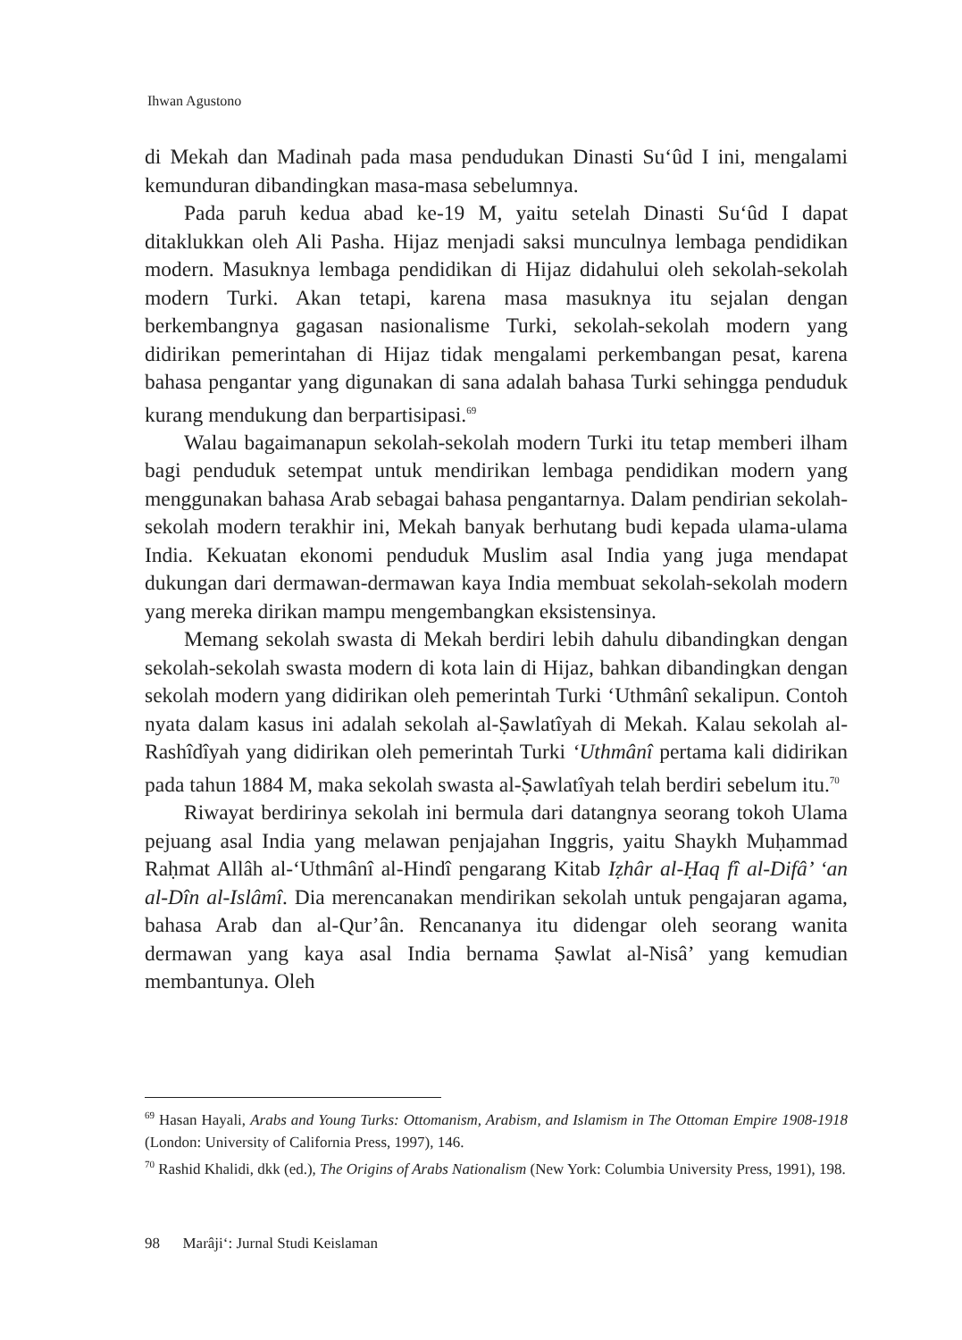Ihwan Agustono
di Mekah dan Madinah pada masa pendudukan Dinasti Su‘ûd I ini, mengalami kemunduran dibandingkan masa-masa sebelumnya.
Pada paruh kedua abad ke-19 M, yaitu setelah Dinasti Su‘ûd I dapat ditaklukkan oleh Ali Pasha. Hijaz menjadi saksi munculnya lembaga pendidikan modern. Masuknya lembaga pendidikan di Hijaz didahului oleh sekolah-sekolah modern Turki. Akan tetapi, karena masa masuknya itu sejalan dengan berkembangnya gagasan nasionalisme Turki, sekolah-sekolah modern yang didirikan pemerintahan di Hijaz tidak mengalami perkembangan pesat, karena bahasa pengantar yang digunakan di sana adalah bahasa Turki sehingga penduduk kurang mendukung dan berpartisipasi.<sup>69</sup>
Walau bagaimanapun sekolah-sekolah modern Turki itu tetap memberi ilham bagi penduduk setempat untuk mendirikan lembaga pendidikan modern yang menggunakan bahasa Arab sebagai bahasa pengantarnya. Dalam pendirian sekolah-sekolah modern terakhir ini, Mekah banyak berhutang budi kepada ulama-ulama India. Kekuatan ekonomi penduduk Muslim asal India yang juga mendapat dukungan dari dermawan-dermawan kaya India membuat sekolah-sekolah modern yang mereka dirikan mampu mengembangkan eksistensinya.
Memang sekolah swasta di Mekah berdiri lebih dahulu dibandingkan dengan sekolah-sekolah swasta modern di kota lain di Hijaz, bahkan dibandingkan dengan sekolah modern yang didirikan oleh pemerintah Turki ‘Uthmânî sekalipun. Contoh nyata dalam kasus ini adalah sekolah al-Ṣawlatîyah di Mekah. Kalau sekolah al-Rashîdîyah yang didirikan oleh pemerintah Turki ‘Uthmânî pertama kali didirikan pada tahun 1884 M, maka sekolah swasta al-Ṣawlatîyah telah berdiri sebelum itu.<sup>70</sup>
Riwayat berdirinya sekolah ini bermula dari datangnya seorang tokoh Ulama pejuang asal India yang melawan penjajahan Inggris, yaitu Shaykh Muḥammad Raḥmat Allâh al-‘Uthmânî al-Hindî pengarang Kitab Iẓhâr al-Ḥaq fî al-Difâ’ ‘an al-Dîn al-Islâmî. Dia merencanakan mendirikan sekolah untuk pengajaran agama, bahasa Arab dan al-Qur’ân. Rencananya itu didengar oleh seorang wanita dermawan yang kaya asal India bernama Ṣawlat al-Nisâ’ yang kemudian membantunya. Oleh
<sup>69</sup> Hasan Hayali, Arabs and Young Turks: Ottomanism, Arabism, and Islamism in The Ottoman Empire 1908-1918 (London: University of California Press, 1997), 146.
<sup>70</sup> Rashid Khalidi, dkk (ed.), The Origins of Arabs Nationalism (New York: Columbia University Press, 1991), 198.
98 Marâji‘: Jurnal Studi Keislaman